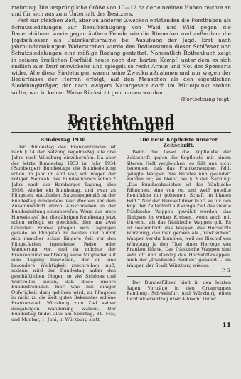mehrung. Die ursprüngliche Größe von 10—12 ha der einzelnen Huben reichte an und für sich aus zum Unterhalt des Besitzers.
Fast zur gleichen Zeit, aber zu anderen Zwecken entstanden die Forsthuben als Schutzsiedelungen zur Beaufsichtigung von Wald und Wild gegen die Bauernhühner sowie gegen äußere Feinde wie die Rienecker und außerdem die Jagdschlösser als Unterkunftsräume bei Ausübung der Jagd. Erst nach jahrhundertelangem Widerstreben wurde den Bediensteten dieser Schlösser und Schutzsiedelungen eine mäßige Rodung gestattet. Namentlich Rothenbuch zeigt in seinem ärmlichen Dorfbild heute noch den harten Kampf, unter dem es sich endlich zum Dorf entwickelte und spiegelt so recht Armut und Not des Spessarts wider. Alle diese Siedelungen waren keine Zweckmaßnahmen und nur wegen der Bedürfnisse der Herren erfolgt; auf den Menschen als den eigentlichen Siedelungsträger, der nach ewigem Naturgesetz doch im Mittelpunkt stehen sollte, war in keiner Weise Rücksicht genommen worden.
(Fortsetzung folgt)
Berichte und Mitteilungen
Bundestag 1936.
Der Bundestag des Frankenbundes ist nach § 14 der Satzung regelmäßig alle drei Jahre nach Würzburg einzuberufen. Da aber der letzte Bundestag 1933 im Jahr 1934 (Bamberger) Bundestage die Bundesleitung schon im Jahr im Amt war, soll wegen der nötigen Neuwahl des Bundesführers schon 2 Jahre nach der Bamberger Tagung, also 1936, wieder ein Bundestag, und zwar zu Pfingsten, stattfinden. Satzungsgemäß ist der Bundestag mindestens vier Wochen vor dem Zusammentritt durch Ausschreiben in der Bundeszeitung einzuberufen. Wenn der erste Hinweis auf den diesjährigen Bundestag jetzt schon erfolgt, so geschieht dies aus zwei Gründen: Einmal pflegen sich Tagungen gerade an Pfingsten zu häufen und nimmt sich mancher schon längere Zeit vor den Pfingstferien irgendeine Reise oder Wanderung vor, und da möchte der Frankenbund rechtzeitig seine Mitglieder auf eine Tagung hinweisen, der er eine besondere Wichtigkeit zuschreiben muß; sodann wird der Bundestag außer den geschäftlichen Dingen so viel Schönes und Wertvolles bieten, daß diese unsere Bundesfreunden hier was mit einiger Opferigkeit dazu gehören wird, zu Pfingsten in nicht zu die Zeit gutes Bekanntes schöne Frankenstadt Würzburg zum Ziel seiner diesjährigen Wanderung wählen. Der Bundestag findet also am Sonntag, 31. Mai, und Montag, 1. Juni, in Würzburg statt.
Die neue Kopfleiste unserer Zeitschrift.
Wenn die Leser die Kopfleiste der Zeitschrift gegen die Kopfleiste mit einem älteren Heft vergleichen, so fällt uns nicht bedeuten, daß das Frankenwappen fehlt gelegte Wappen des Bundes nun geändert worden ist; es bleibt bei § 3 der Satzung: „Das Bundesabzeichen ist das fränkische Fähnchen, eine von rot und weiß geteilte Rennfahne mit goldenem Schaft im blauen Feld.“ Nur der Bundesführer führt es für den Kopf der Zeitschrift auf einige Zeit das zweite fränkische Wappen gewählt worden, das übrigens in weiten Kreisen, wenn auch mit Unrecht, als das fränkische Wappen gilt. Es ist bekanntlich das Wappen des Hochstifts Würzburg, das man gemein als „fränkischen“ Wappen verehr kommen, weil der Bischof von Würzburg ja den Titel eines Herzogs von Franken führte. Das fränkische Wappen sind sehr oft und ständig das Hochstiftswappen, auch der „fränkische Rechen“ genannt ... im Wappen der Stadt Würzburg wieder.
P. S.
Der Bundesführer hielt in den letzten Tagen Vorträge in den Ortsgruppen Bamberg, Schweinfurt und Würzburg einen Lichtbildervortrag über Albrecht Dürer.
11